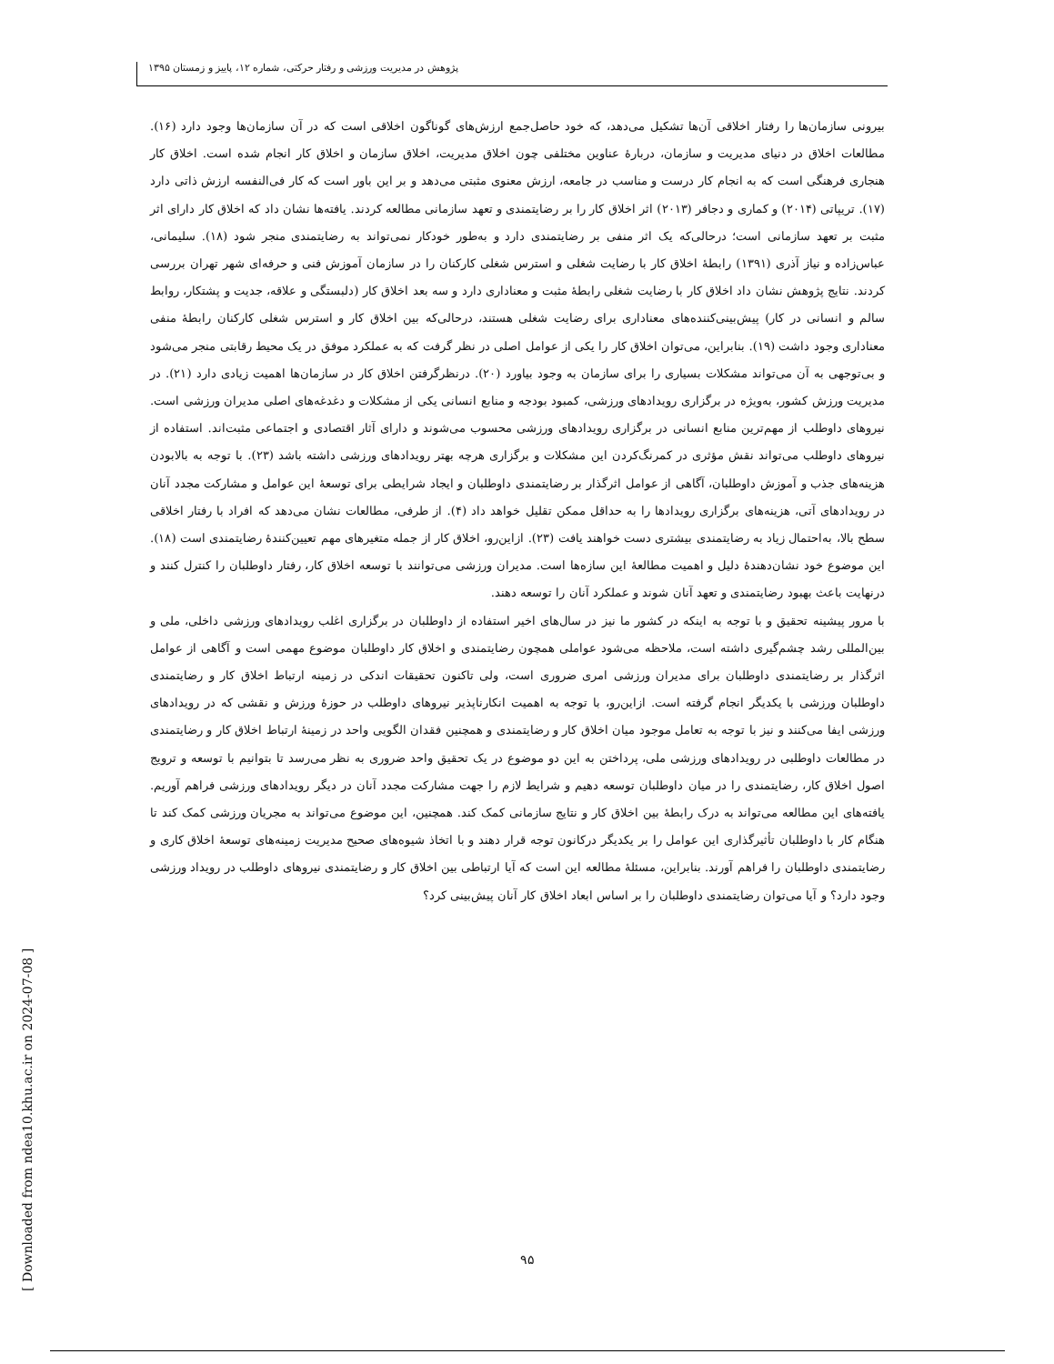پژوهش در مدیریت ورزشی و رفتار حرکتی، شماره ۱۲، پاییز و زمستان ۱۳۹۵
بیرونی سازمان‌ها را رفتار اخلاقی آن‌ها تشکیل می‌دهد، که خود حاصل‌جمع ارزش‌های گوناگون اخلاقی است که در آن سازمان‌ها وجود دارد (۱۶). مطالعات اخلاق در دنیای مدیریت و سازمان، دربارهٔ عناوین مختلفی چون اخلاق مدیریت، اخلاق سازمان و اخلاق کار انجام شده است. اخلاق کار هنجاری فرهنگی است که به انجام کار درست و مناسب در جامعه، ارزش معنوی مثبتی می‌دهد و بر این باور است که کار فی‌النفسه ارزش ذاتی دارد (۱۷). تریپاتی (۲۰۱۴) و کماری و دجافر (۲۰۱۳) اثر اخلاق کار را بر رضایتمندی و تعهد سازمانی مطالعه کردند. یافته‌ها نشان داد که اخلاق کار دارای اثر مثبت بر تعهد سازمانی است؛ درحالی‌که یک اثر منفی بر رضایتمندی دارد و به‌طور خودکار نمی‌تواند به رضایتمندی منجر شود (۱۸). سلیمانی، عباس‌زاده و نیاز آذری (۱۳۹۱) رابطهٔ اخلاق کار با رضایت شغلی و استرس شغلی کارکنان را در سازمان آموزش فنی و حرفه‌ای شهر تهران بررسی کردند. نتایج پژوهش نشان داد اخلاق کار با رضایت شغلی رابطهٔ مثبت و معناداری دارد و سه بعد اخلاق کار (دلبستگی و علاقه، جدیت و پشتکار، روابط سالم و انسانی در کار) پیش‌بینی‌کننده‌های معناداری برای رضایت شغلی هستند، درحالی‌که بین اخلاق کار و استرس شغلی کارکنان رابطهٔ منفی معناداری وجود داشت (۱۹). بنابراین، می‌توان اخلاق کار را یکی از عوامل اصلی در نظر گرفت که به عملکرد موفق در یک محیط رقابتی منجر می‌شود و بی‌توجهی به آن می‌تواند مشکلات بسیاری را برای سازمان به وجود بیاورد (۲۰). درنظرگرفتن اخلاق کار در سازمان‌ها اهمیت زیادی دارد (۲۱). در مدیریت ورزش کشور، به‌ویژه در برگزاری رویدادهای ورزشی، کمبود بودجه و منابع انسانی یکی از مشکلات و دغدغه‌های اصلی مدیران ورزشی است. نیروهای داوطلب از مهم‌ترین منابع انسانی در برگزاری رویدادهای ورزشی محسوب می‌شوند و دارای آثار اقتصادی و اجتماعی مثبت‌اند. استفاده از نیروهای داوطلب می‌تواند نقش مؤثری در کمرنگ‌کردن این مشکلات و برگزاری هرچه بهتر رویدادهای ورزشی داشته باشد (۲۳). با توجه به بالابودن هزینه‌های جذب و آموزش داوطلبان، آگاهی از عوامل اثرگذار بر رضایتمندی داوطلبان و ایجاد شرایطی برای توسعهٔ این عوامل و مشارکت مجدد آنان در رویدادهای آتی، هزینه‌های برگزاری رویدادها را به حداقل ممکن تقلیل خواهد داد (۴). از طرفی، مطالعات نشان می‌دهد که افراد با رفتار اخلاقی سطح بالا، به‌احتمال زیاد به رضایتمندی بیشتری دست خواهند یافت (۲۳). ازاین‌رو، اخلاق کار از جمله متغیرهای مهم تعیین‌کنندهٔ رضایتمندی است (۱۸). این موضوع خود نشان‌دهندهٔ دلیل و اهمیت مطالعهٔ این سازه‌ها است. مدیران ورزشی می‌توانند با توسعه اخلاق کار، رفتار داوطلبان را کنترل کنند و درنهایت باعث بهبود رضایتمندی و تعهد آنان شوند و عملکرد آنان را توسعه دهند.
با مرور پیشینه تحقیق و با توجه به اینکه در کشور ما نیز در سال‌های اخیر استفاده از داوطلبان در برگزاری اغلب رویدادهای ورزشی داخلی، ملی و بین‌المللی رشد چشم‌گیری داشته است، ملاحظه می‌شود عواملی همچون رضایتمندی و اخلاق کار داوطلبان موضوع مهمی است و آگاهی از عوامل اثرگذار بر رضایتمندی داوطلبان برای مدیران ورزشی امری ضروری است، ولی تاکنون تحقیقات اندکی در زمینه ارتباط اخلاق کار و رضایتمندی داوطلبان ورزشی با یکدیگر انجام گرفته است. ازاین‌رو، با توجه به اهمیت انکارناپذیر نیروهای داوطلب در حوزهٔ ورزش و نقشی که در رویدادهای ورزشی ایفا می‌کنند و نیز با توجه به تعامل موجود میان اخلاق کار و رضایتمندی و همچنین فقدان الگویی واحد در زمینهٔ ارتباط اخلاق کار و رضایتمندی در مطالعات داوطلبی در رویدادهای ورزشی ملی، پرداختن به این دو موضوع در یک تحقیق واحد ضروری به نظر می‌رسد تا بتوانیم با توسعه و ترویج اصول اخلاق کار، رضایتمندی را در میان داوطلبان توسعه دهیم و شرایط لازم را جهت مشارکت مجدد آنان در دیگر رویدادهای ورزشی فراهم آوریم. یافته‌های این مطالعه می‌تواند به درک رابطهٔ بین اخلاق کار و نتایج سازمانی کمک کند. همچنین، این موضوع می‌تواند به مجریان ورزشی کمک کند تا هنگام کار با داوطلبان تأثیرگذاری این عوامل را بر یکدیگر درکانون توجه قرار دهند و با اتخاذ شیوه‌های صحیح مدیریت زمینه‌های توسعهٔ اخلاق کاری و رضایتمندی داوطلبان را فراهم آورند. بنابراین، مسئلهٔ مطالعه این است که آیا ارتباطی بین اخلاق کار و رضایتمندی نیروهای داوطلب در رویداد ورزشی وجود دارد؟ و آیا می‌توان رضایتمندی داوطلبان را بر اساس ابعاد اخلاق کار آنان پیش‌بینی کرد؟
۹۵
[ Downloaded from ndea10.khu.ac.ir on 2024-07-08 ]